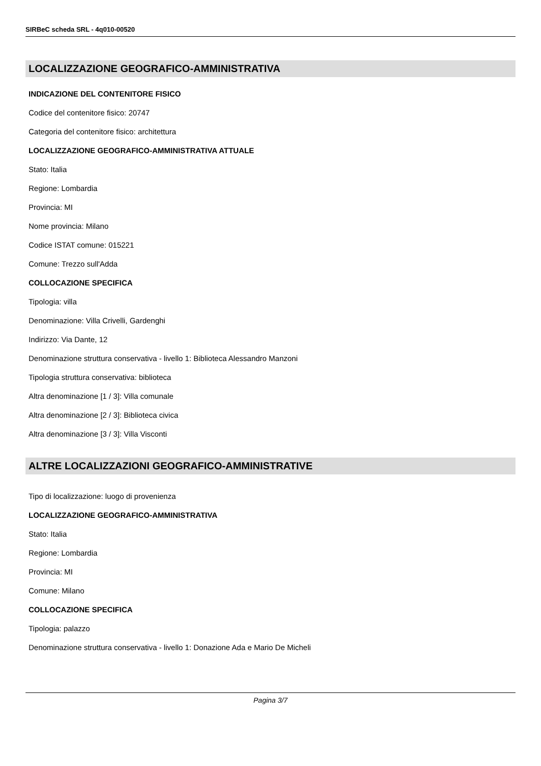SIRBeC scheda SRL - 4q010-00520
LOCALIZZAZIONE GEOGRAFICO-AMMINISTRATIVA
INDICAZIONE DEL CONTENITORE FISICO
Codice del contenitore fisico: 20747
Categoria del contenitore fisico: architettura
LOCALIZZAZIONE GEOGRAFICO-AMMINISTRATIVA ATTUALE
Stato: Italia
Regione: Lombardia
Provincia: MI
Nome provincia: Milano
Codice ISTAT comune: 015221
Comune: Trezzo sull'Adda
COLLOCAZIONE SPECIFICA
Tipologia: villa
Denominazione: Villa Crivelli, Gardenghi
Indirizzo: Via Dante, 12
Denominazione struttura conservativa - livello 1: Biblioteca Alessandro Manzoni
Tipologia struttura conservativa: biblioteca
Altra denominazione [1 / 3]: Villa comunale
Altra denominazione [2 / 3]: Biblioteca civica
Altra denominazione [3 / 3]: Villa Visconti
ALTRE LOCALIZZAZIONI GEOGRAFICO-AMMINISTRATIVE
Tipo di localizzazione: luogo di provenienza
LOCALIZZAZIONE GEOGRAFICO-AMMINISTRATIVA
Stato: Italia
Regione: Lombardia
Provincia: MI
Comune: Milano
COLLOCAZIONE SPECIFICA
Tipologia: palazzo
Denominazione struttura conservativa - livello 1: Donazione Ada e Mario De Micheli
Pagina 3/7